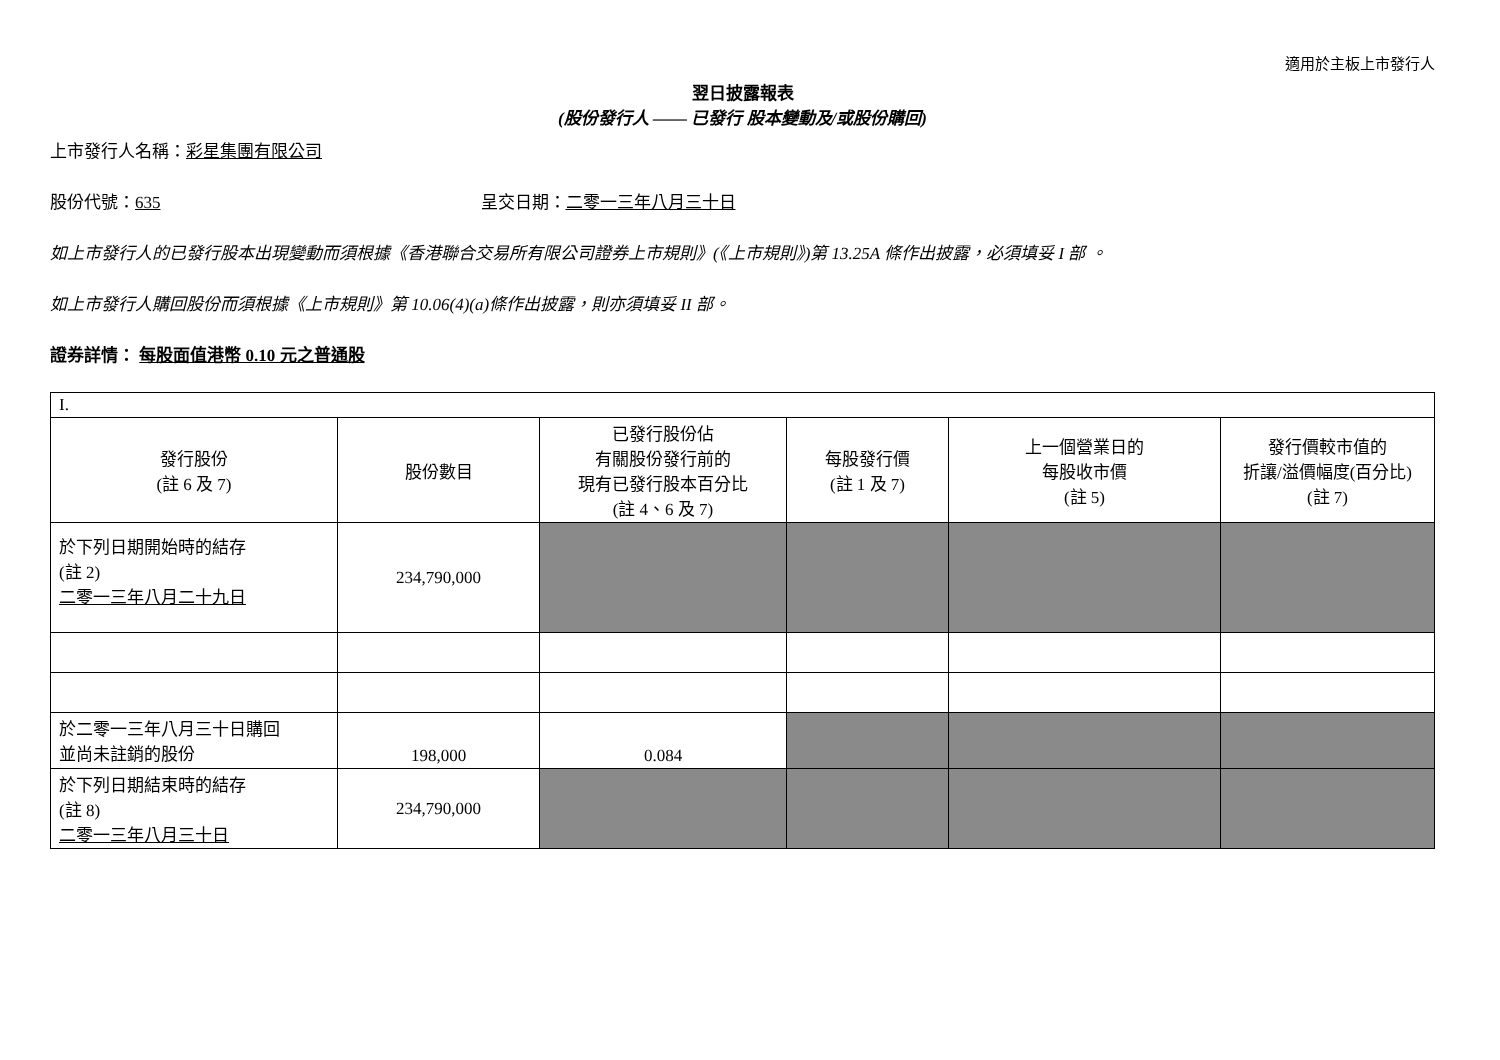適用於主板上市發行人
翌日披露報表
(股份發行人 —— 已發行 股本變動及/或股份購回)
上市發行人名稱：彩星集團有限公司
股份代號：635 呈交日期：二零一三年八月三十日
如上市發行人的已發行股本出現變動而須根據《香港聯合交易所有限公司證券上市規則》(《上市規則》)第 13.25A 條作出披露，必須填妥 I 部 。
如上市發行人購回股份而須根據《上市規則》第 10.06(4)(a)條作出披露，則亦須填妥 II 部。
證券詳情： 每股面值港幣 0.10 元之普通股
| I. | | | | | |
| 發行股份 (註 6 及 7) | 股份數目 | 已發行股份佔 有關股份發行前的 現有已發行股本百分比 (註 4、6 及 7) | 每股發行價 (註 1 及 7) | 上一個營業日的 每股收市價 (註 5) | 發行價較市值的 折讓/溢價幅度(百分比) (註 7) |
| 於下列日期開始時的結存 (註 2) 二零一三年八月二十九日 | 234,790,000 | | | | |
| 於二零一三年八月三十日購回 並尚未註銷的股份 | 198,000 | 0.084 | | | |
| 於下列日期結束時的結存 (註 8) 二零一三年八月三十日 | 234,790,000 | | | | |